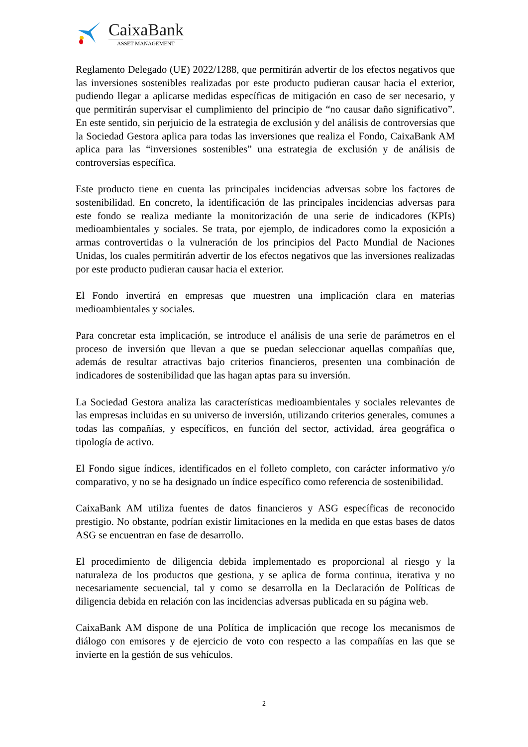CaixaBank
ASSET MANAGEMENT
Reglamento Delegado (UE) 2022/1288, que permitirán advertir de los efectos negativos que las inversiones sostenibles realizadas por este producto pudieran causar hacia el exterior, pudiendo llegar a aplicarse medidas específicas de mitigación en caso de ser necesario, y que permitirán supervisar el cumplimiento del principio de “no causar daño significativo”. En este sentido, sin perjuicio de la estrategia de exclusión y del análisis de controversias que la Sociedad Gestora aplica para todas las inversiones que realiza el Fondo, CaixaBank AM aplica para las “inversiones sostenibles” una estrategia de exclusión y de análisis de controversias específica.
Este producto tiene en cuenta las principales incidencias adversas sobre los factores de sostenibilidad. En concreto, la identificación de las principales incidencias adversas para este fondo se realiza mediante la monitorización de una serie de indicadores (KPIs) medioambientales y sociales. Se trata, por ejemplo, de indicadores como la exposición a armas controvertidas o la vulneración de los principios del Pacto Mundial de Naciones Unidas, los cuales permitirán advertir de los efectos negativos que las inversiones realizadas por este producto pudieran causar hacia el exterior.
El Fondo invertirá en empresas que muestren una implicación clara en materias medioambientales y sociales.
Para concretar esta implicación, se introduce el análisis de una serie de parámetros en el proceso de inversión que llevan a que se puedan seleccionar aquellas compañías que, además de resultar atractivas bajo criterios financieros, presenten una combinación de indicadores de sostenibilidad que las hagan aptas para su inversión.
La Sociedad Gestora analiza las características medioambientales y sociales relevantes de las empresas incluidas en su universo de inversión, utilizando criterios generales, comunes a todas las compañías, y específicos, en función del sector, actividad, área geográfica o tipología de activo.
El Fondo sigue índices, identificados en el folleto completo, con carácter informativo y/o comparativo, y no se ha designado un índice específico como referencia de sostenibilidad.
CaixaBank AM utiliza fuentes de datos financieros y ASG específicas de reconocido prestigio. No obstante, podrían existir limitaciones en la medida en que estas bases de datos ASG se encuentran en fase de desarrollo.
El procedimiento de diligencia debida implementado es proporcional al riesgo y la naturaleza de los productos que gestiona, y se aplica de forma continua, iterativa y no necesariamente secuencial, tal y como se desarrolla en la Declaración de Políticas de diligencia debida en relación con las incidencias adversas publicada en su página web.
CaixaBank AM dispone de una Política de implicación que recoge los mecanismos de diálogo con emisores y de ejercicio de voto con respecto a las compañías en las que se invierte en la gestión de sus vehículos.
2